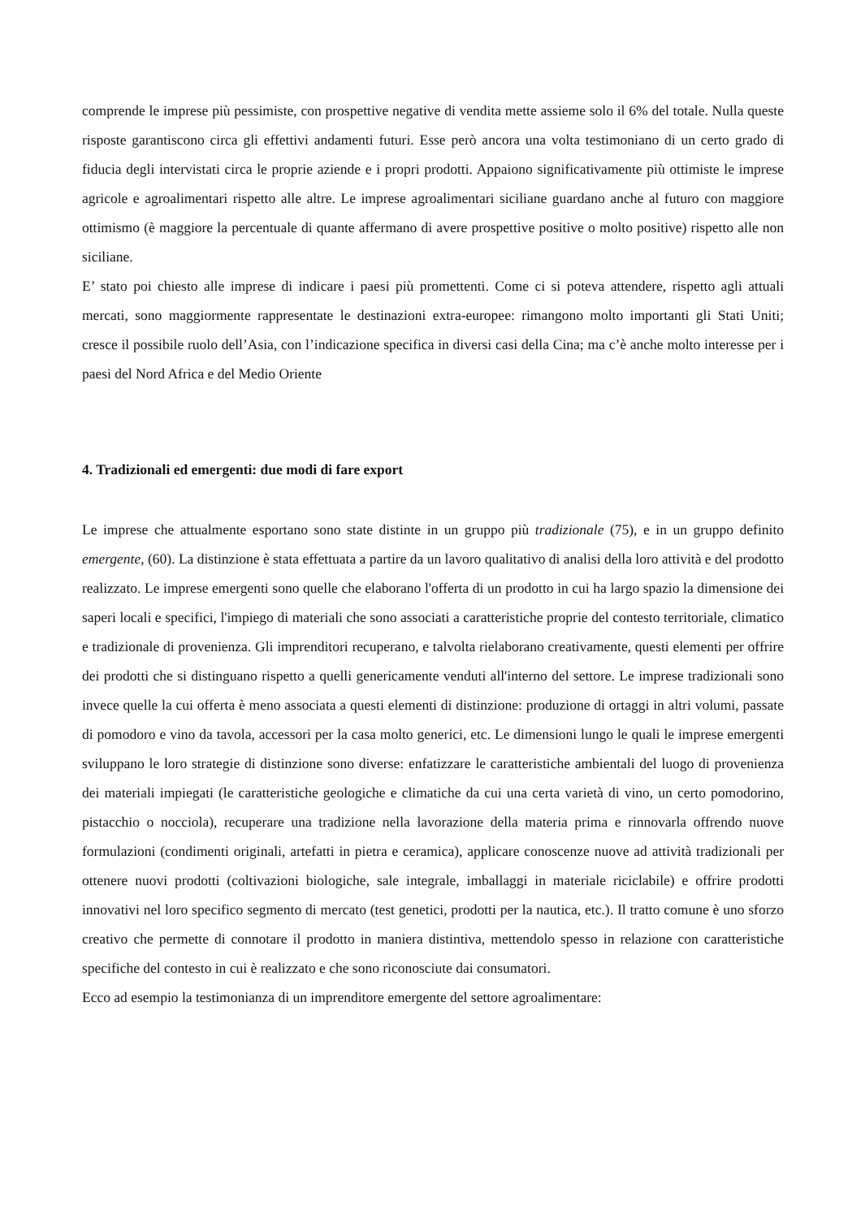comprende le imprese più pessimiste, con prospettive negative di vendita mette assieme solo il 6% del totale. Nulla queste risposte garantiscono circa gli effettivi andamenti futuri. Esse però ancora una volta testimoniano di un certo grado di fiducia degli intervistati circa le proprie aziende e i propri prodotti. Appaiono significativamente più ottimiste le imprese agricole e agroalimentari rispetto alle altre. Le imprese agroalimentari siciliane guardano anche al futuro con maggiore ottimismo (è maggiore la percentuale di quante affermano di avere prospettive positive o molto positive) rispetto alle non siciliane.
E’ stato poi chiesto alle imprese di indicare i paesi più promettenti. Come ci si poteva attendere, rispetto agli attuali mercati, sono maggiormente rappresentate le destinazioni extra-europee: rimangono molto importanti gli Stati Uniti; cresce il possibile ruolo dell’Asia, con l’indicazione specifica in diversi casi della Cina; ma c’è anche molto interesse per i paesi del Nord Africa e del Medio Oriente
4. Tradizionali ed emergenti: due modi di fare export
Le imprese che attualmente esportano sono state distinte in un gruppo più tradizionale (75), e in un gruppo definito emergente, (60). La distinzione è stata effettuata a partire da un lavoro qualitativo di analisi della loro attività e del prodotto realizzato. Le imprese emergenti sono quelle che elaborano l'offerta di un prodotto in cui ha largo spazio la dimensione dei saperi locali e specifici, l'impiego di materiali che sono associati a caratteristiche proprie del contesto territoriale, climatico e tradizionale di provenienza. Gli imprenditori recuperano, e talvolta rielaborano creativamente, questi elementi per offrire dei prodotti che si distinguano rispetto a quelli genericamente venduti all'interno del settore. Le imprese tradizionali sono invece quelle la cui offerta è meno associata a questi elementi di distinzione: produzione di ortaggi in altri volumi, passate di pomodoro e vino da tavola, accessori per la casa molto generici, etc. Le dimensioni lungo le quali le imprese emergenti sviluppano le loro strategie di distinzione sono diverse: enfatizzare le caratteristiche ambientali del luogo di provenienza dei materiali impiegati (le caratteristiche geologiche e climatiche da cui una certa varietà di vino, un certo pomodorino, pistacchio o nocciola), recuperare una tradizione nella lavorazione della materia prima e rinnovarla offrendo nuove formulazioni (condimenti originali, artefatti in pietra e ceramica), applicare conoscenze nuove ad attività tradizionali per ottenere nuovi prodotti (coltivazioni biologiche, sale integrale, imballaggi in materiale riciclabile) e offrire prodotti innovativi nel loro specifico segmento di mercato (test genetici, prodotti per la nautica, etc.). Il tratto comune è uno sforzo creativo che permette di connotare il prodotto in maniera distintiva, mettendolo spesso in relazione con caratteristiche specifiche del contesto in cui è realizzato e che sono riconosciute dai consumatori.
Ecco ad esempio la testimonianza di un imprenditore emergente del settore agroalimentare: